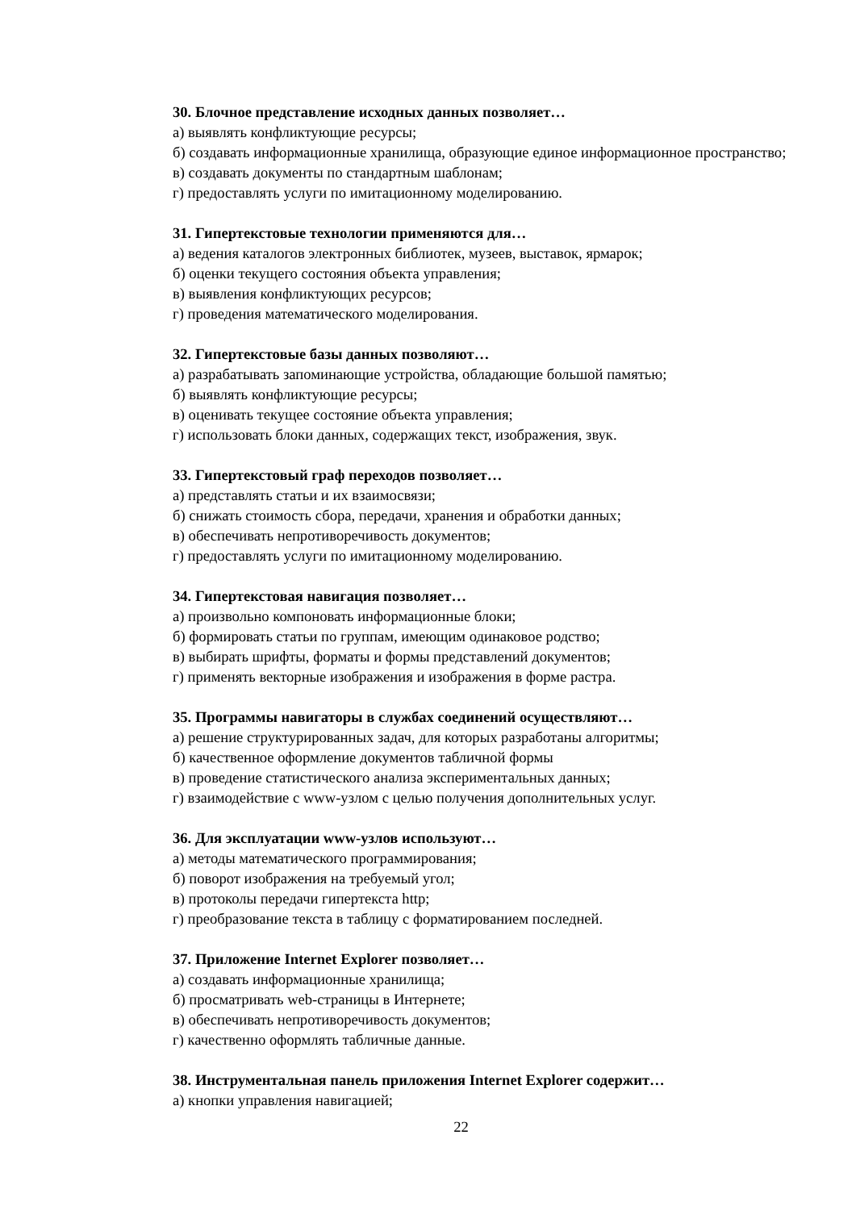30. Блочное представление исходных данных позволяет…
а) выявлять конфликтующие ресурсы;
б) создавать информационные хранилища, образующие единое информационное пространство;
в) создавать документы по стандартным шаблонам;
г) предоставлять услуги по имитационному моделированию.
31. Гипертекстовые технологии применяются для…
а) ведения каталогов электронных библиотек, музеев, выставок, ярмарок;
б) оценки текущего состояния объекта управления;
в) выявления конфликтующих ресурсов;
г) проведения математического моделирования.
32. Гипертекстовые базы данных позволяют…
а) разрабатывать запоминающие устройства, обладающие большой памятью;
б) выявлять конфликтующие ресурсы;
в) оценивать текущее состояние объекта управления;
г) использовать блоки данных, содержащих текст, изображения, звук.
33. Гипертекстовый граф переходов позволяет…
а) представлять статьи и их взаимосвязи;
б) снижать стоимость сбора, передачи, хранения и обработки данных;
в) обеспечивать непротиворечивость документов;
г) предоставлять услуги по имитационному моделированию.
34. Гипертекстовая навигация позволяет…
а) произвольно компоновать информационные блоки;
б) формировать статьи по группам, имеющим одинаковое родство;
в) выбирать шрифты, форматы и формы представлений документов;
г) применять векторные изображения и изображения в форме растра.
35. Программы навигаторы в службах соединений осуществляют…
а) решение структурированных задач, для которых разработаны алгоритмы;
б) качественное оформление документов табличной формы
в) проведение статистического анализа экспериментальных данных;
г) взаимодействие с www-узлом с целью получения дополнительных услуг.
36. Для эксплуатации www-узлов используют…
а) методы математического программирования;
б) поворот изображения на требуемый угол;
в) протоколы передачи гипертекста http;
г) преобразование текста в таблицу с форматированием последней.
37. Приложение Internet Explorer позволяет…
а) создавать информационные хранилища;
б) просматривать web-страницы в Интернете;
в) обеспечивать непротиворечивость документов;
г) качественно оформлять табличные данные.
38. Инструментальная панель приложения Internet Explorer содержит…
а) кнопки управления навигацией;
22